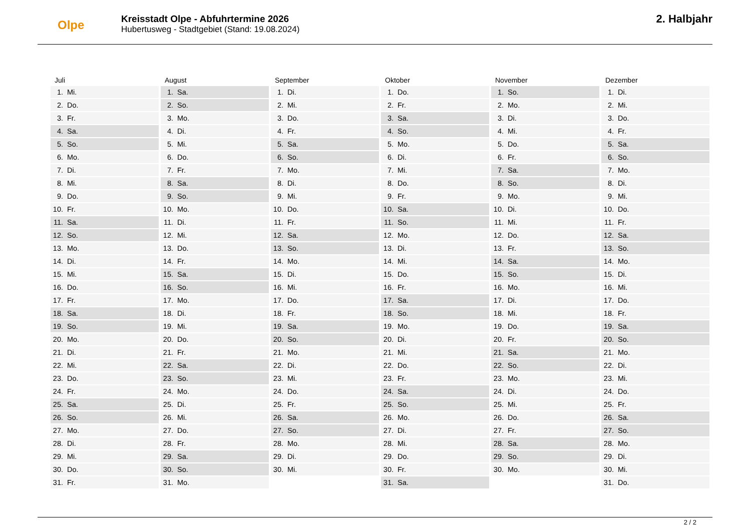Olpe
Kreisstadt Olpe - Abfuhrtermine 2026
Hubertusweg - Stadtgebiet (Stand: 19.08.2024)
2. Halbjahr
Juli
1. Mi.
2. Do.
3. Fr.
4. Sa.
5. So.
6. Mo.
7. Di.
8. Mi.
9. Do.
10. Fr.
11. Sa.
12. So.
13. Mo.
14. Di.
15. Mi.
16. Do.
17. Fr.
18. Sa.
19. So.
20. Mo.
21. Di.
22. Mi.
23. Do.
24. Fr.
25. Sa.
26. So.
27. Mo.
28. Di.
29. Mi.
30. Do.
31. Fr.
August
1. Sa.
2. So.
3. Mo.
4. Di.
5. Mi.
6. Do.
7. Fr.
8. Sa.
9. So.
10. Mo.
11. Di.
12. Mi.
13. Do.
14. Fr.
15. Sa.
16. So.
17. Mo.
18. Di.
19. Mi.
20. Do.
21. Fr.
22. Sa.
23. So.
24. Mo.
25. Di.
26. Mi.
27. Do.
28. Fr.
29. Sa.
30. So.
31. Mo.
September
1. Di.
2. Mi.
3. Do.
4. Fr.
5. Sa.
6. So.
7. Mo.
8. Di.
9. Mi.
10. Do.
11. Fr.
12. Sa.
13. So.
14. Mo.
15. Di.
16. Mi.
17. Do.
18. Fr.
19. Sa.
20. So.
21. Mo.
22. Di.
23. Mi.
24. Do.
25. Fr.
26. Sa.
27. So.
28. Mo.
29. Di.
30. Mi.
Oktober
1. Do.
2. Fr.
3. Sa.
4. So.
5. Mo.
6. Di.
7. Mi.
8. Do.
9. Fr.
10. Sa.
11. So.
12. Mo.
13. Di.
14. Mi.
15. Do.
16. Fr.
17. Sa.
18. So.
19. Mo.
20. Di.
21. Mi.
22. Do.
23. Fr.
24. Sa.
25. So.
26. Mo.
27. Di.
28. Mi.
29. Do.
30. Fr.
31. Sa.
November
1. So.
2. Mo.
3. Di.
4. Mi.
5. Do.
6. Fr.
7. Sa.
8. So.
9. Mo.
10. Di.
11. Mi.
12. Do.
13. Fr.
14. Sa.
15. So.
16. Mo.
17. Di.
18. Mi.
19. Do.
20. Fr.
21. Sa.
22. So.
23. Mo.
24. Di.
25. Mi.
26. Do.
27. Fr.
28. Sa.
29. So.
30. Mo.
Dezember
1. Di.
2. Mi.
3. Do.
4. Fr.
5. Sa.
6. So.
7. Mo.
8. Di.
9. Mi.
10. Do.
11. Fr.
12. Sa.
13. So.
14. Mo.
15. Di.
16. Mi.
17. Do.
18. Fr.
19. Sa.
20. So.
21. Mo.
22. Di.
23. Mi.
24. Do.
25. Fr.
26. Sa.
27. So.
28. Mo.
29. Di.
30. Mi.
31. Do.
2 / 2